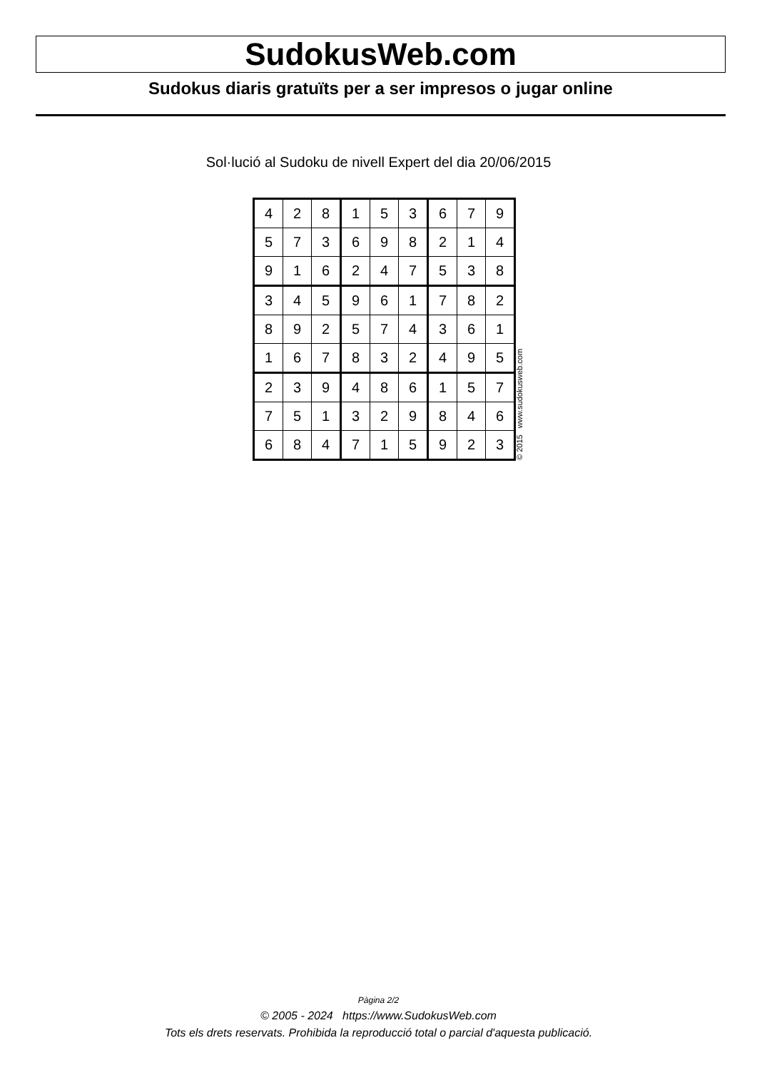SudokusWeb.com
Sudokus diaris gratuïts per a ser impresos o jugar online
Sol·lució al Sudoku de nivell Expert del dia 20/06/2015
| 4 | 2 | 8 | 1 | 5 | 3 | 6 | 7 | 9 |
| 5 | 7 | 3 | 6 | 9 | 8 | 2 | 1 | 4 |
| 9 | 1 | 6 | 2 | 4 | 7 | 5 | 3 | 8 |
| 3 | 4 | 5 | 9 | 6 | 1 | 7 | 8 | 2 |
| 8 | 9 | 2 | 5 | 7 | 4 | 3 | 6 | 1 |
| 1 | 6 | 7 | 8 | 3 | 2 | 4 | 9 | 5 |
| 2 | 3 | 9 | 4 | 8 | 6 | 1 | 5 | 7 |
| 7 | 5 | 1 | 3 | 2 | 9 | 8 | 4 | 6 |
| 6 | 8 | 4 | 7 | 1 | 5 | 9 | 2 | 3 |
© 2015 www.sudokusweb.com
Pàgina 2/2
© 2005 - 2024 https://www.SudokusWeb.com
Tots els drets reservats. Prohibida la reproducció total o parcial d'aquesta publicació.